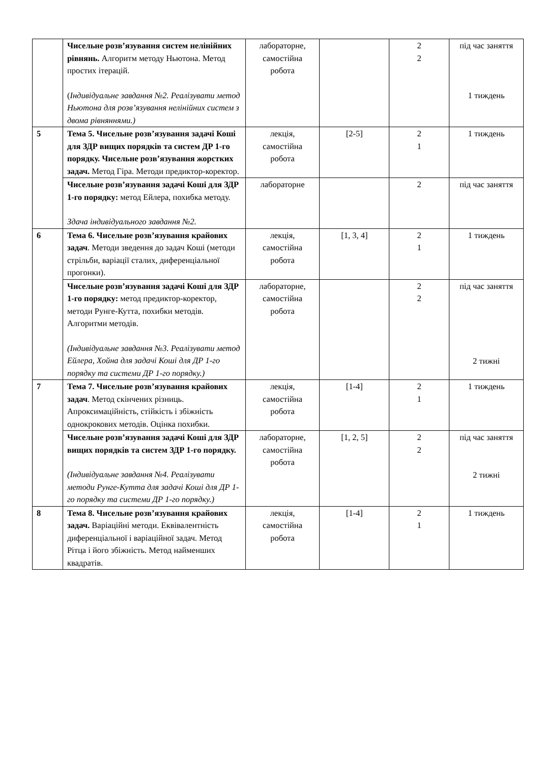| | Чисельне розв’язування систем нелінійних рівнянь. Алгоритм методу Ньютона. Метод простих ітерацій. ( Індивідуальне завдання №2. Реалізувати метод Ньютона для розв’язування нелінійних систем з двома рівняннями.) | лабораторне, самостійна робота | | 2 2 | під час заняття 1 тиждень |
| 5 | Тема 5. Чисельне розв’язування задачі Коші для ЗДР вищих порядків та систем ДР 1-го порядку. Чисельне розв’язування жорстких задач. Метод Гіра. Методи предиктор-коректор. | лекція, самостійна робота | [2-5] | 2 1 | 1 тиждень |
| | Чисельне розв’язування задачі Коші для ЗДР 1-го порядку: метод Ейлера, похибка методу. Здача індивідуального завдання №2. | лабораторне | | 2 | під час заняття |
| 6 | Тема 6. Чисельне розв’язування крайових задач . Методи зведення до задач Коші (методи стрільби, варіації сталих, диференціальної прогонки). | лекція, самостійна робота | [1, 3, 4] | 2 1 | 1 тиждень |
| | Чисельне розв’язування задачі Коші для ЗДР 1-го порядку: метод предиктор-коректор, методи Рунге-Кутта, похибки методів. Алгоритми методів. (Індивідуальне завдання №3. Реалізувати метод Ейлера, Хойна для задачі Коші для ДР 1-го порядку та системи ДР 1-го порядку.) | лабораторне, самостійна робота | | 2 2 | під час заняття 2 тижні |
| 7 | Тема 7. Чисельне розв’язування крайових задач . Метод скінчених різниць. Апроксимаційність, стійкість і збіжність однокрокових методів. Оцінка похибки. | лекція, самостійна робота | [1-4] | 2 1 | 1 тиждень |
| | Чисельне розв’язування задачі Коші для ЗДР вищих порядків та систем ЗДР 1-го порядку. (Індивідуальне завдання №4. Реалізувати методи Рунге-Кутта для задачі Коші для ДР 1-го порядку та системи ДР 1-го порядку.) | лабораторне, самостійна робота | [1, 2, 5] | 2 2 | під час заняття 2 тижні |
| 8 | Тема 8. Чисельне розв’язування крайових задач. Варіаційні методи. Еквівалентність диференціальної і варіаційної задач. Метод Рітца і його збіжність. Метод найменших квадратів. | лекція, самостійна робота | [1-4] | 2 1 | 1 тиждень |